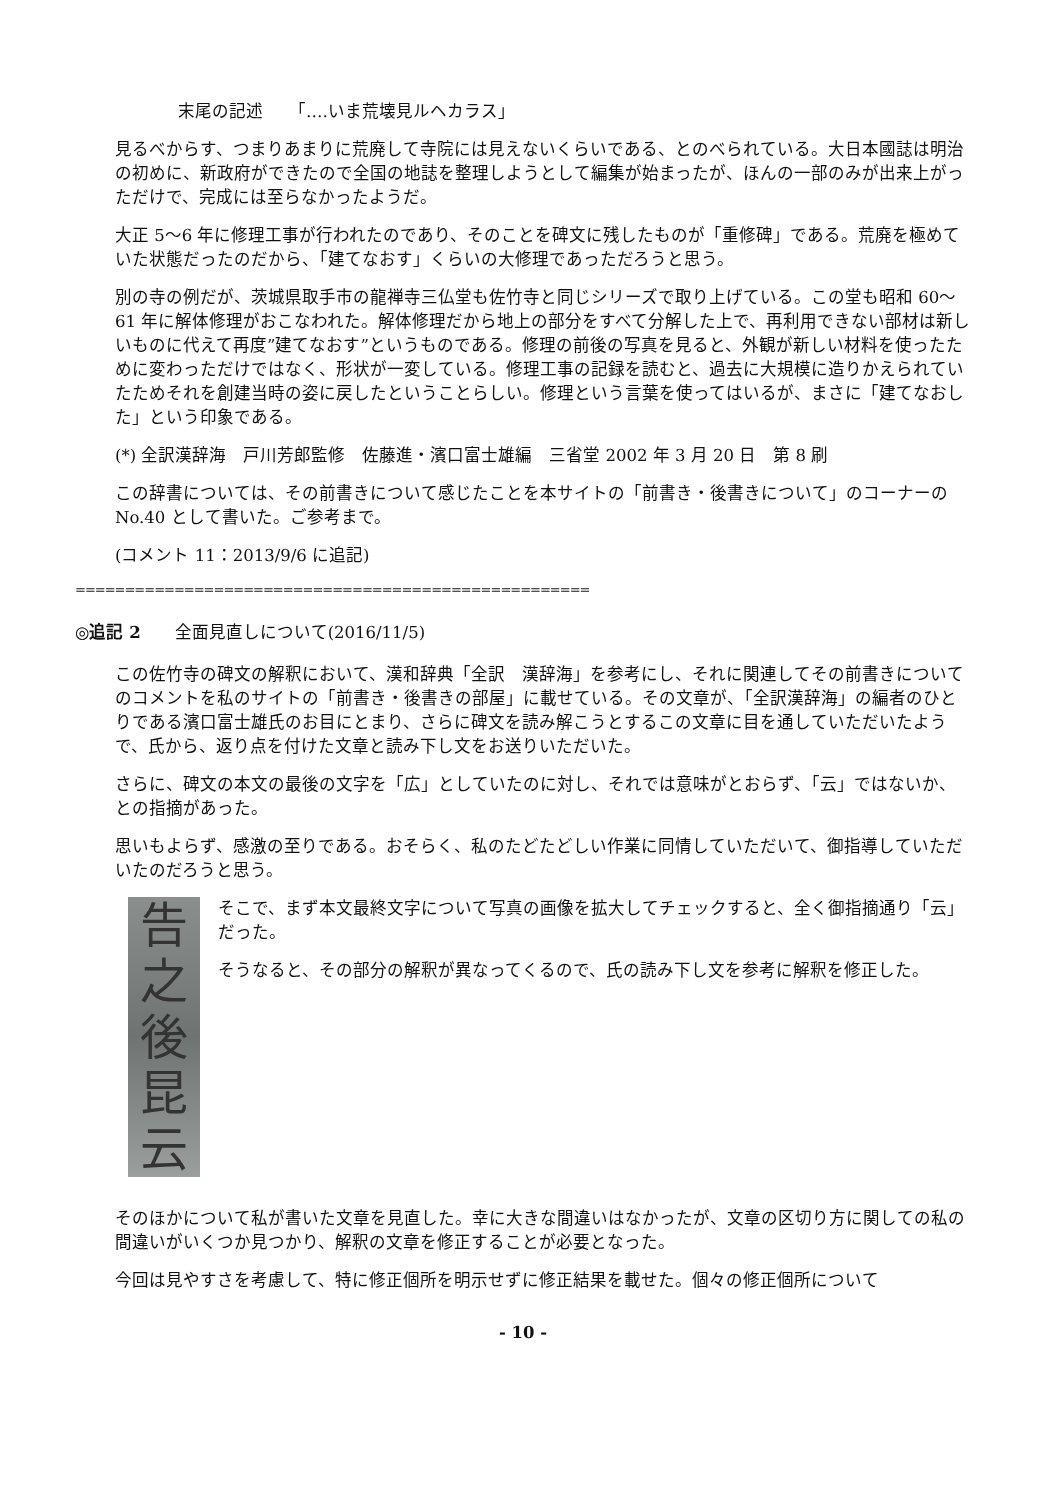末尾の記述　　「‥‥いま荒壊見ルヘカラス」
見るべからす、つまりあまりに荒廃して寺院には見えないくらいである、とのべられている。大日本國誌は明治の初めに、新政府ができたので全国の地誌を整理しようとして編集が始まったが、ほんの一部のみが出来上がっただけで、完成には至らなかったようだ。
大正 5～6 年に修理工事が行われたのであり、そのことを碑文に残したものが「重修碑」である。荒廃を極めていた状態だったのだから、「建てなおす」くらいの大修理であっただろうと思う。
別の寺の例だが、茨城県取手市の龍禅寺三仏堂も佐竹寺と同じシリーズで取り上げている。この堂も昭和 60～61 年に解体修理がおこなわれた。解体修理だから地上の部分をすべて分解した上で、再利用できない部材は新しいものに代えて再度”建てなおす”というものである。修理の前後の写真を見ると、外観が新しい材料を使ったために変わっただけではなく、形状が一変している。修理工事の記録を読むと、過去に大規模に造りかえられていたためそれを創建当時の姿に戻したということらしい。修理という言葉を使ってはいるが、まさに「建てなおした」という印象である。
(*) 全訳漢辞海　戸川芳郎監修　佐藤進・濱口富士雄編　三省堂 2002 年 3 月 20 日　第 8 刷
この辞書については、その前書きについて感じたことを本サイトの「前書き・後書きについて」のコーナーの No.40 として書いた。ご参考まで。
(コメント 11：2013/9/6 に追記)
====================================================
◎追記 2　　全面見直しについて(2016/11/5)
この佐竹寺の碑文の解釈において、漢和辞典「全訳　漢辞海」を参考にし、それに関連してその前書きについてのコメントを私のサイトの「前書き・後書きの部屋」に載せている。その文章が、「全訳漢辞海」の編者のひとりである濱口富士雄氏のお目にとまり、さらに碑文を読み解こうとするこの文章に目を通していただいたようで、氏から、返り点を付けた文章と読み下し文をお送りいただいた。
さらに、碑文の本文の最後の文字を「広」としていたのに対し、それでは意味がとおらず、「云」ではないか、との指摘があった。
思いもよらず、感激の至りである。おそらく、私のたどたどしい作業に同情していただいて、御指導していただいたのだろうと思う。
告
之
後
昆
云
そこで、まず本文最終文字について写真の画像を拡大してチェックすると、全く御指摘通り「云」だった。
そうなると、その部分の解釈が異なってくるので、氏の読み下し文を参考に解釈を修正した。
そのほかについて私が書いた文章を見直した。幸に大きな間違いはなかったが、文章の区切り方に関しての私の間違いがいくつか見つかり、解釈の文章を修正することが必要となった。
今回は見やすさを考慮して、特に修正個所を明示せずに修正結果を載せた。個々の修正個所について
- 10 -